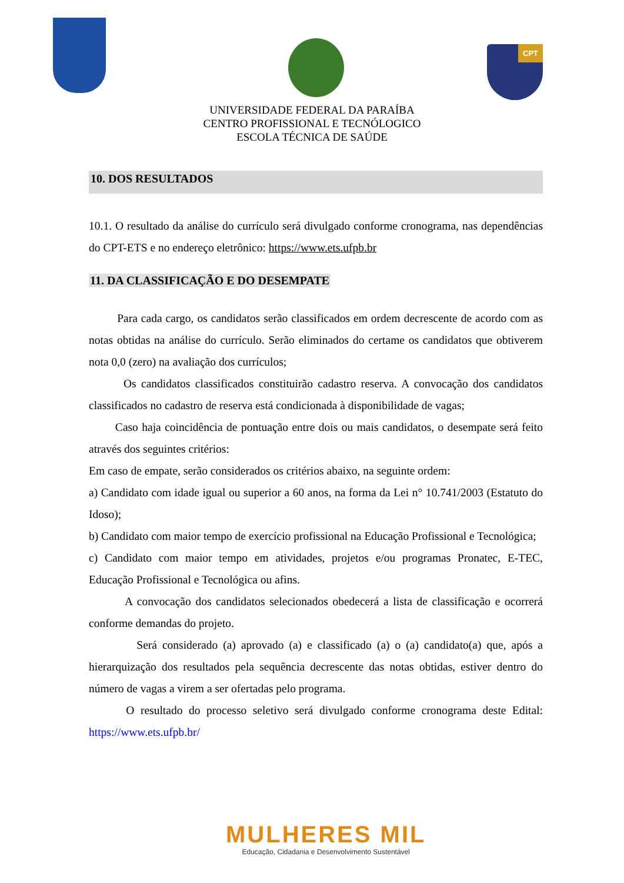CPT
UNIVERSIDADE FEDERAL DA PARAÍBA
CENTRO PROFISSIONAL E TECNÓLOGICO
ESCOLA TÉCNICA DE SAÚDE
10. DOS RESULTADOS
10.1. O resultado da análise do currículo será divulgado conforme cronograma, nas dependências do CPT-ETS e no endereço eletrônico: https://www.ets.ufpb.br
11. DA CLASSIFICAÇÃO E DO DESEMPATE
Para cada cargo, os candidatos serão classificados em ordem decrescente de acordo com as notas obtidas na análise do currículo. Serão eliminados do certame os candidatos que obtiverem nota 0,0 (zero) na avaliação dos currículos;
Os candidatos classificados constituirão cadastro reserva. A convocação dos candidatos classificados no cadastro de reserva está condicionada à disponibilidade de vagas;
Caso haja coincidência de pontuação entre dois ou mais candidatos, o desempate será feito através dos seguintes critérios:
Em caso de empate, serão considerados os critérios abaixo, na seguinte ordem:
a) Candidato com idade igual ou superior a 60 anos, na forma da Lei n° 10.741/2003 (Estatuto do Idoso);
b) Candidato com maior tempo de exercício profissional na Educação Profissional e Tecnológica;
c) Candidato com maior tempo em atividades, projetos e/ou programas Pronatec, E-TEC, Educação Profissional e Tecnológica ou afins.
A convocação dos candidatos selecionados obedecerá a lista de classificação e ocorrerá conforme demandas do projeto.
Será considerado (a) aprovado (a) e classificado (a) o (a) candidato(a) que, após a hierarquização dos resultados pela sequência decrescente das notas obtidas, estiver dentro do número de vagas a virem a ser ofertadas pelo programa.
O resultado do processo seletivo será divulgado conforme cronograma deste Edital: https://www.ets.ufpb.br/
MULHERES MIL
Educação, Cidadania e Desenvolvimento Sustentável